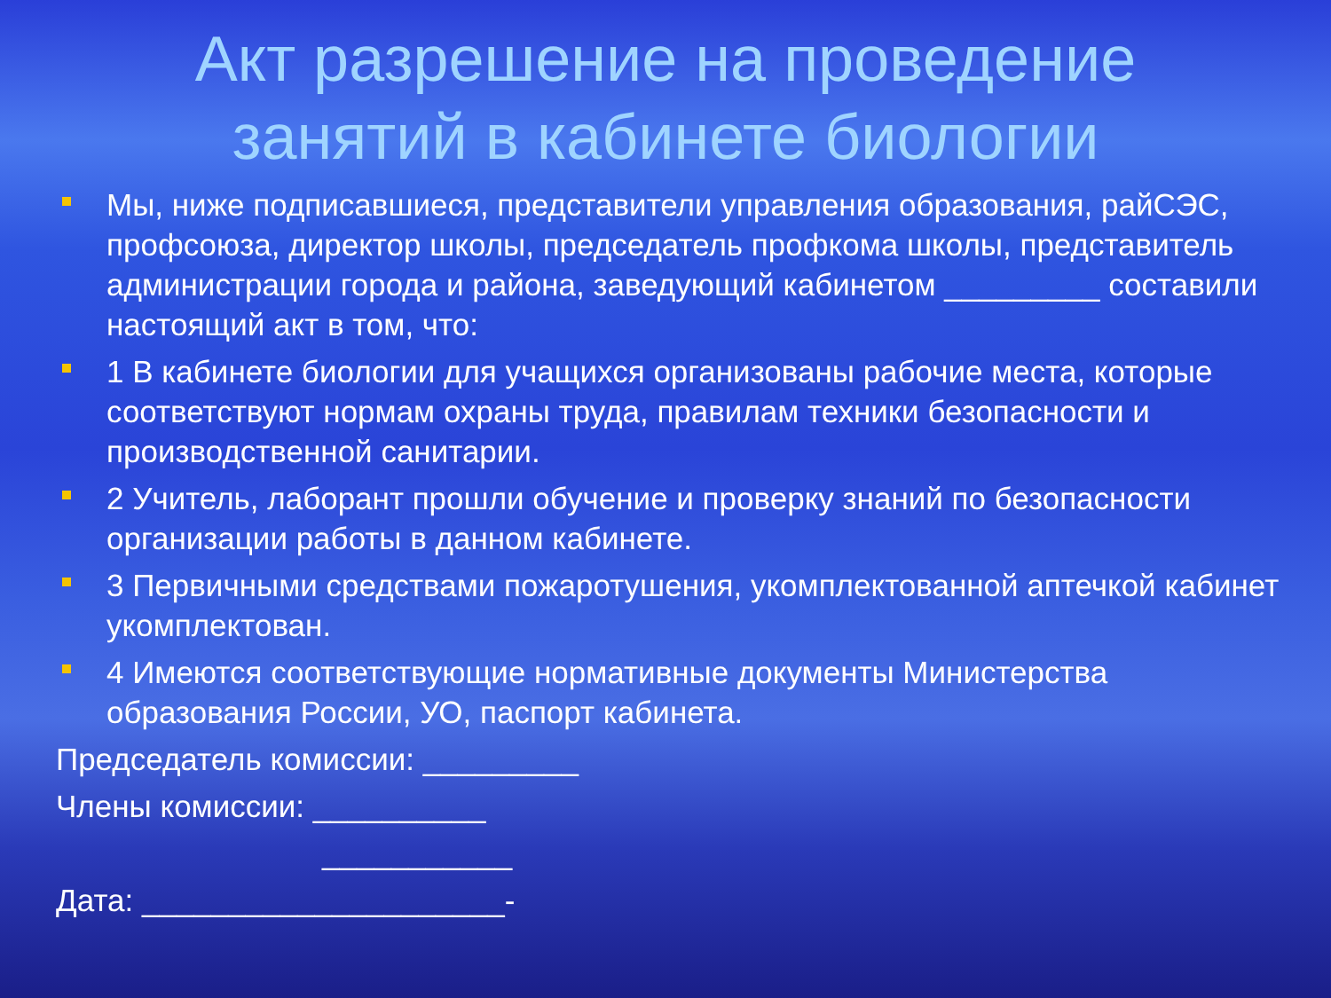Акт разрешение на проведение
занятий в кабинете биологии
Мы, ниже подписавшиеся, представители управления образования, райСЭС, профсоюза, директор школы, председатель профкома школы, представитель администрации города и района, заведующий кабинетом _________ составили настоящий акт в том, что:
1 В кабинете биологии для учащихся организованы рабочие места, которые соответствуют нормам охраны труда, правилам техники безопасности и производственной санитарии.
2 Учитель, лаборант прошли обучение и проверку знаний по безопасности организации работы в данном кабинете.
3 Первичными средствами пожаротушения, укомплектованной аптечкой кабинет укомплектован.
4 Имеются соответствующие нормативные документы Министерства образования России, УО, паспорт кабинета.
Председатель комиссии: _________
Члены комиссии: __________
___________
Дата: _____________________-